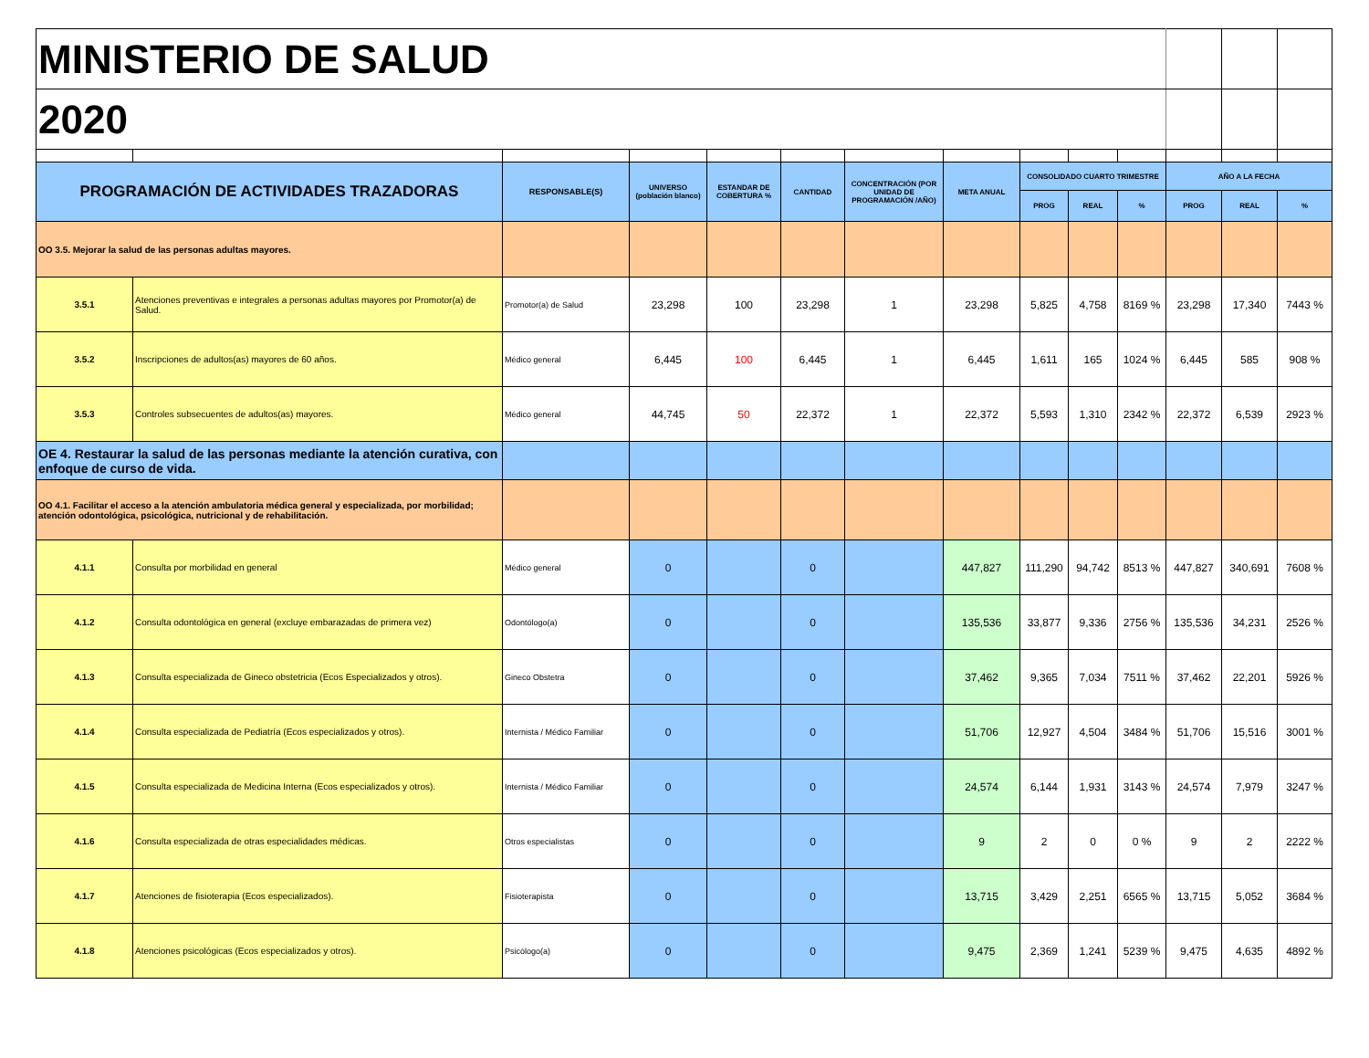| MINISTERIO DE SALUD | | | | | | | | | | | | | |
| 2020 | | | | | | | | | | | | | |
| PROGRAMACIÓN DE ACTIVIDADES TRAZADORAS | | RESPONSABLE(S) | UNIVERSO (población blanco) | ESTANDAR DE COBERTURA % | CANTIDAD | CONCENTRACIÓN (POR UNIDAD DE PROGRAMACIÓN /AÑO) | META ANUAL | CONSOLIDADO CUARTO TRIMESTRE | | | AÑO A LA FECHA | | |
| | | | | | | | | PROG | REAL | % | PROG | REAL | % |
| OO 3.5. Mejorar la salud de las personas adultas mayores. | | | | | | | | | | | | | |
| 3.5.1 | Atenciones preventivas e integrales a personas adultas mayores por Promotor(a) de Salud. | Promotor(a) de Salud | 23,298 | 100 | 23,298 | 1 | 23,298 | 5,825 | 4,758 | 8169 % | 23,298 | 17,340 | 7443 % |
| 3.5.2 | Inscripciones de adultos(as) mayores de 60 años. | Médico general | 6,445 | 100 | 6,445 | 1 | 6,445 | 1,611 | 165 | 1024 % | 6,445 | 585 | 908 % |
| 3.5.3 | Controles subsecuentes de adultos(as) mayores. | Médico general | 44,745 | 50 | 22,372 | 1 | 22,372 | 5,593 | 1,310 | 2342 % | 22,372 | 6,539 | 2923 % |
| OE 4. Restaurar la salud de las personas mediante la atención curativa, con enfoque de curso de vida. | | | | | | | | | | | | | |
| OO 4.1. Facilitar el acceso a la atención ambulatoria médica general y especializada, por morbilidad; atención odontológica, psicológica, nutricional y de rehabilitación. | | | | | | | | | | | | | |
| 4.1.1 | Consulta por morbilidad en general | Médico general | 0 | | 0 | | 447,827 | 111,290 | 94,742 | 8513 % | 447,827 | 340,691 | 7608 % |
| 4.1.2 | Consulta odontológica en general (excluye embarazadas de primera vez) | Odontólogo(a) | 0 | | 0 | | 135,536 | 33,877 | 9,336 | 2756 % | 135,536 | 34,231 | 2526 % |
| 4.1.3 | Consulta especializada de Gineco obstetricia (Ecos Especializados y otros). | Gineco Obstetra | 0 | | 0 | | 37,462 | 9,365 | 7,034 | 7511 % | 37,462 | 22,201 | 5926 % |
| 4.1.4 | Consulta especializada de Pediatría (Ecos especializados y otros). | Internista / Médico Familiar | 0 | | 0 | | 51,706 | 12,927 | 4,504 | 3484 % | 51,706 | 15,516 | 3001 % |
| 4.1.5 | Consulta especializada de Medicina Interna (Ecos especializados y otros). | Internista / Médico Familiar | 0 | | 0 | | 24,574 | 6,144 | 1,931 | 3143 % | 24,574 | 7,979 | 3247 % |
| 4.1.6 | Consulta especializada de otras especialidades médicas. | Otros especialistas | 0 | | 0 | | 9 | 2 | 0 | 0 % | 9 | 2 | 2222 % |
| 4.1.7 | Atenciones de fisioterapia (Ecos especializados). | Fisioterapista | 0 | | 0 | | 13,715 | 3,429 | 2,251 | 6565 % | 13,715 | 5,052 | 3684 % |
| 4.1.8 | Atenciones psicológicas (Ecos especializados y otros). | Psicólogo(a) | 0 | | 0 | | 9,475 | 2,369 | 1,241 | 5239 % | 9,475 | 4,635 | 4892 % |